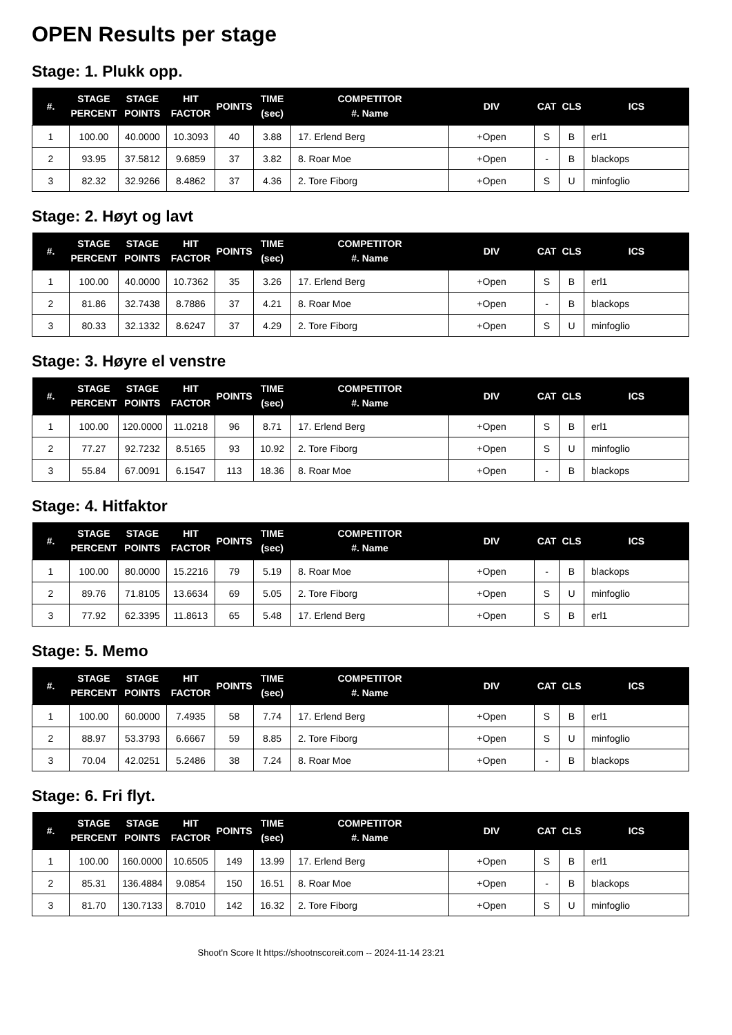OPEN Results per stage
Stage: 1. Plukk opp.
| #. | STAGE PERCENT | STAGE POINTS | HIT FACTOR | POINTS | TIME (sec) | COMPETITOR #. Name | DIV | CAT | CLS | ICS |
| --- | --- | --- | --- | --- | --- | --- | --- | --- | --- | --- |
| 1 | 100.00 | 40.0000 | 10.3093 | 40 | 3.88 | 17. Erlend Berg | +Open | S | B | erl1 |
| 2 | 93.95 | 37.5812 | 9.6859 | 37 | 3.82 | 8. Roar Moe | +Open | - | B | blackops |
| 3 | 82.32 | 32.9266 | 8.4862 | 37 | 4.36 | 2. Tore Fiborg | +Open | S | U | minfoglio |
Stage: 2. Høyt og lavt
| #. | STAGE PERCENT | STAGE POINTS | HIT FACTOR | POINTS | TIME (sec) | COMPETITOR #. Name | DIV | CAT | CLS | ICS |
| --- | --- | --- | --- | --- | --- | --- | --- | --- | --- | --- |
| 1 | 100.00 | 40.0000 | 10.7362 | 35 | 3.26 | 17. Erlend Berg | +Open | S | B | erl1 |
| 2 | 81.86 | 32.7438 | 8.7886 | 37 | 4.21 | 8. Roar Moe | +Open | - | B | blackops |
| 3 | 80.33 | 32.1332 | 8.6247 | 37 | 4.29 | 2. Tore Fiborg | +Open | S | U | minfoglio |
Stage: 3. Høyre el venstre
| #. | STAGE PERCENT | STAGE POINTS | HIT FACTOR | POINTS | TIME (sec) | COMPETITOR #. Name | DIV | CAT | CLS | ICS |
| --- | --- | --- | --- | --- | --- | --- | --- | --- | --- | --- |
| 1 | 100.00 | 120.0000 | 11.0218 | 96 | 8.71 | 17. Erlend Berg | +Open | S | B | erl1 |
| 2 | 77.27 | 92.7232 | 8.5165 | 93 | 10.92 | 2. Tore Fiborg | +Open | S | U | minfoglio |
| 3 | 55.84 | 67.0091 | 6.1547 | 113 | 18.36 | 8. Roar Moe | +Open | - | B | blackops |
Stage: 4. Hitfaktor
| #. | STAGE PERCENT | STAGE POINTS | HIT FACTOR | POINTS | TIME (sec) | COMPETITOR #. Name | DIV | CAT | CLS | ICS |
| --- | --- | --- | --- | --- | --- | --- | --- | --- | --- | --- |
| 1 | 100.00 | 80.0000 | 15.2216 | 79 | 5.19 | 8. Roar Moe | +Open | - | B | blackops |
| 2 | 89.76 | 71.8105 | 13.6634 | 69 | 5.05 | 2. Tore Fiborg | +Open | S | U | minfoglio |
| 3 | 77.92 | 62.3395 | 11.8613 | 65 | 5.48 | 17. Erlend Berg | +Open | S | B | erl1 |
Stage: 5. Memo
| #. | STAGE PERCENT | STAGE POINTS | HIT FACTOR | POINTS | TIME (sec) | COMPETITOR #. Name | DIV | CAT | CLS | ICS |
| --- | --- | --- | --- | --- | --- | --- | --- | --- | --- | --- |
| 1 | 100.00 | 60.0000 | 7.4935 | 58 | 7.74 | 17. Erlend Berg | +Open | S | B | erl1 |
| 2 | 88.97 | 53.3793 | 6.6667 | 59 | 8.85 | 2. Tore Fiborg | +Open | S | U | minfoglio |
| 3 | 70.04 | 42.0251 | 5.2486 | 38 | 7.24 | 8. Roar Moe | +Open | - | B | blackops |
Stage: 6. Fri flyt.
| #. | STAGE PERCENT | STAGE POINTS | HIT FACTOR | POINTS | TIME (sec) | COMPETITOR #. Name | DIV | CAT | CLS | ICS |
| --- | --- | --- | --- | --- | --- | --- | --- | --- | --- | --- |
| 1 | 100.00 | 160.0000 | 10.6505 | 149 | 13.99 | 17. Erlend Berg | +Open | S | B | erl1 |
| 2 | 85.31 | 136.4884 | 9.0854 | 150 | 16.51 | 8. Roar Moe | +Open | - | B | blackops |
| 3 | 81.70 | 130.7133 | 8.7010 | 142 | 16.32 | 2. Tore Fiborg | +Open | S | U | minfoglio |
Shoot'n Score It https://shootnscoreit.com -- 2024-11-14 23:21